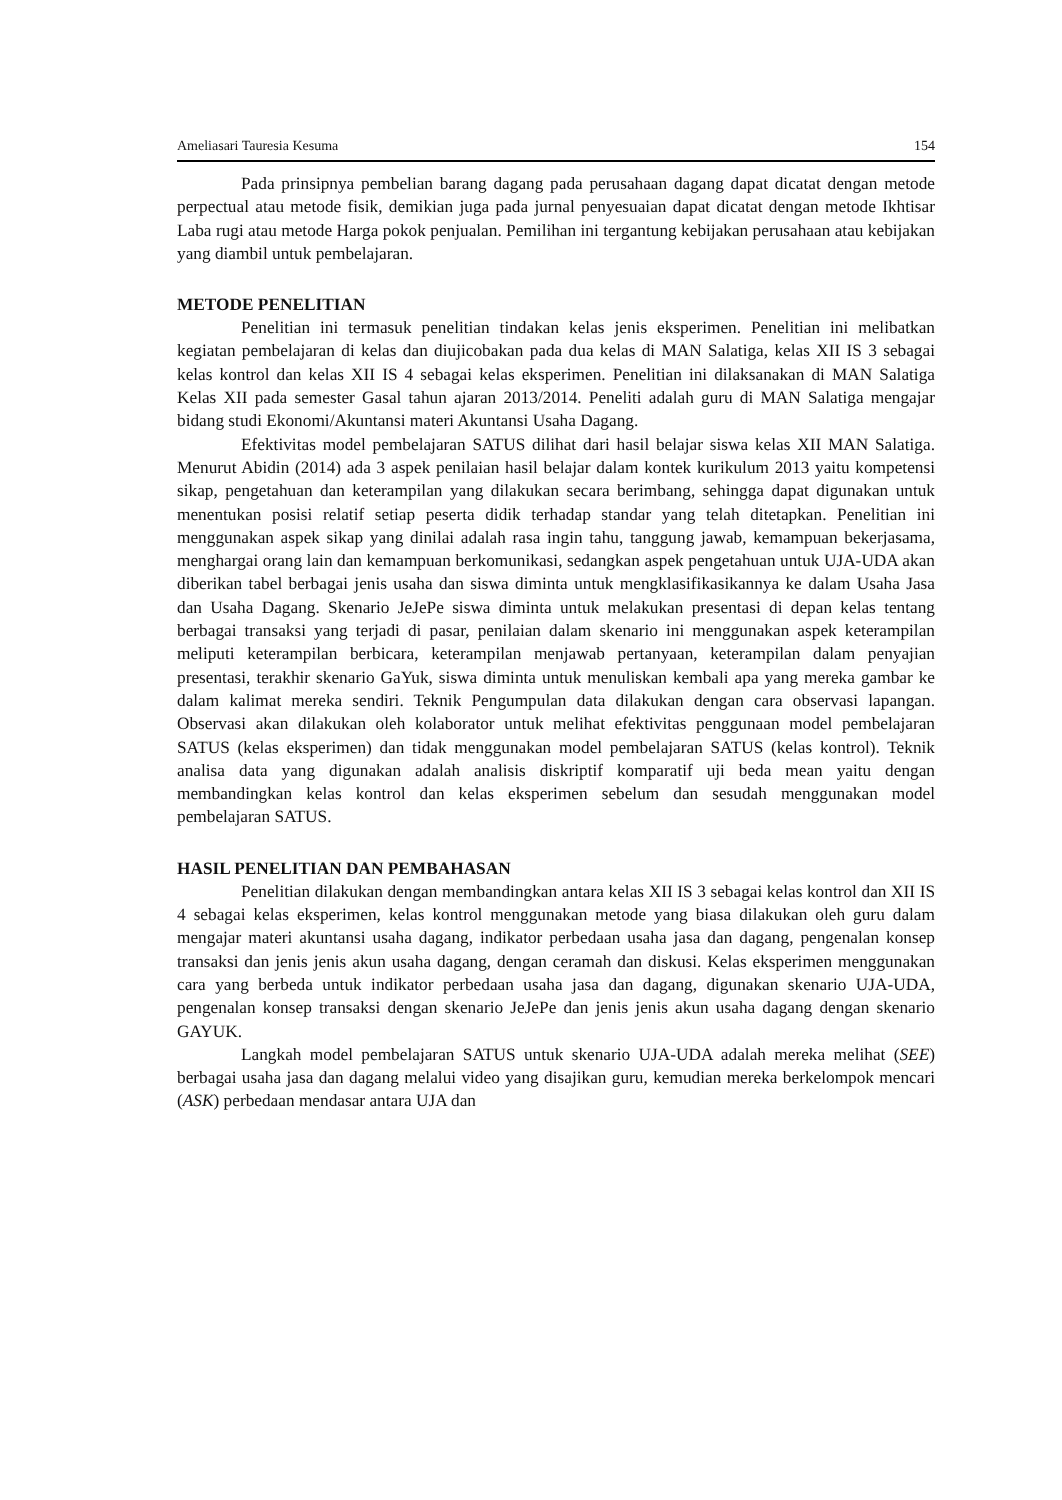Ameliasari Tauresia Kesuma 154
Pada prinsipnya pembelian barang dagang pada perusahaan dagang dapat dicatat dengan metode perpectual atau metode fisik, demikian juga pada jurnal penyesuaian dapat dicatat dengan metode Ikhtisar Laba rugi atau metode Harga pokok penjualan. Pemilihan ini tergantung kebijakan perusahaan atau kebijakan yang diambil untuk pembelajaran.
METODE PENELITIAN
Penelitian ini termasuk penelitian tindakan kelas jenis eksperimen. Penelitian ini melibatkan kegiatan pembelajaran di kelas dan diujicobakan pada dua kelas di MAN Salatiga, kelas XII IS 3 sebagai kelas kontrol dan kelas XII IS 4 sebagai kelas eksperimen. Penelitian ini dilaksanakan di MAN Salatiga Kelas XII pada semester Gasal tahun ajaran 2013/2014. Peneliti adalah guru di MAN Salatiga mengajar bidang studi Ekonomi/Akuntansi materi Akuntansi Usaha Dagang.
Efektivitas model pembelajaran SATUS dilihat dari hasil belajar siswa kelas XII MAN Salatiga. Menurut Abidin (2014) ada 3 aspek penilaian hasil belajar dalam kontek kurikulum 2013 yaitu kompetensi sikap, pengetahuan dan keterampilan yang dilakukan secara berimbang, sehingga dapat digunakan untuk menentukan posisi relatif setiap peserta didik terhadap standar yang telah ditetapkan. Penelitian ini menggunakan aspek sikap yang dinilai adalah rasa ingin tahu, tanggung jawab, kemampuan bekerjasama, menghargai orang lain dan kemampuan berkomunikasi, sedangkan aspek pengetahuan untuk UJA-UDA akan diberikan tabel berbagai jenis usaha dan siswa diminta untuk mengklasifikasikannya ke dalam Usaha Jasa dan Usaha Dagang. Skenario JeJePe siswa diminta untuk melakukan presentasi di depan kelas tentang berbagai transaksi yang terjadi di pasar, penilaian dalam skenario ini menggunakan aspek keterampilan meliputi keterampilan berbicara, keterampilan menjawab pertanyaan, keterampilan dalam penyajian presentasi, terakhir skenario GaYuk, siswa diminta untuk menuliskan kembali apa yang mereka gambar ke dalam kalimat mereka sendiri. Teknik Pengumpulan data dilakukan dengan cara observasi lapangan. Observasi akan dilakukan oleh kolaborator untuk melihat efektivitas penggunaan model pembelajaran SATUS (kelas eksperimen) dan tidak menggunakan model pembelajaran SATUS (kelas kontrol). Teknik analisa data yang digunakan adalah analisis diskriptif komparatif uji beda mean yaitu dengan membandingkan kelas kontrol dan kelas eksperimen sebelum dan sesudah menggunakan model pembelajaran SATUS.
HASIL PENELITIAN DAN PEMBAHASAN
Penelitian dilakukan dengan membandingkan antara kelas XII IS 3 sebagai kelas kontrol dan XII IS 4 sebagai kelas eksperimen, kelas kontrol menggunakan metode yang biasa dilakukan oleh guru dalam mengajar materi akuntansi usaha dagang, indikator perbedaan usaha jasa dan dagang, pengenalan konsep transaksi dan jenis jenis akun usaha dagang, dengan ceramah dan diskusi. Kelas eksperimen menggunakan cara yang berbeda untuk indikator perbedaan usaha jasa dan dagang, digunakan skenario UJA-UDA, pengenalan konsep transaksi dengan skenario JeJePe dan jenis jenis akun usaha dagang dengan skenario GAYUK.
Langkah model pembelajaran SATUS untuk skenario UJA-UDA adalah mereka melihat (SEE) berbagai usaha jasa dan dagang melalui video yang disajikan guru, kemudian mereka berkelompok mencari (ASK) perbedaan mendasar antara UJA dan